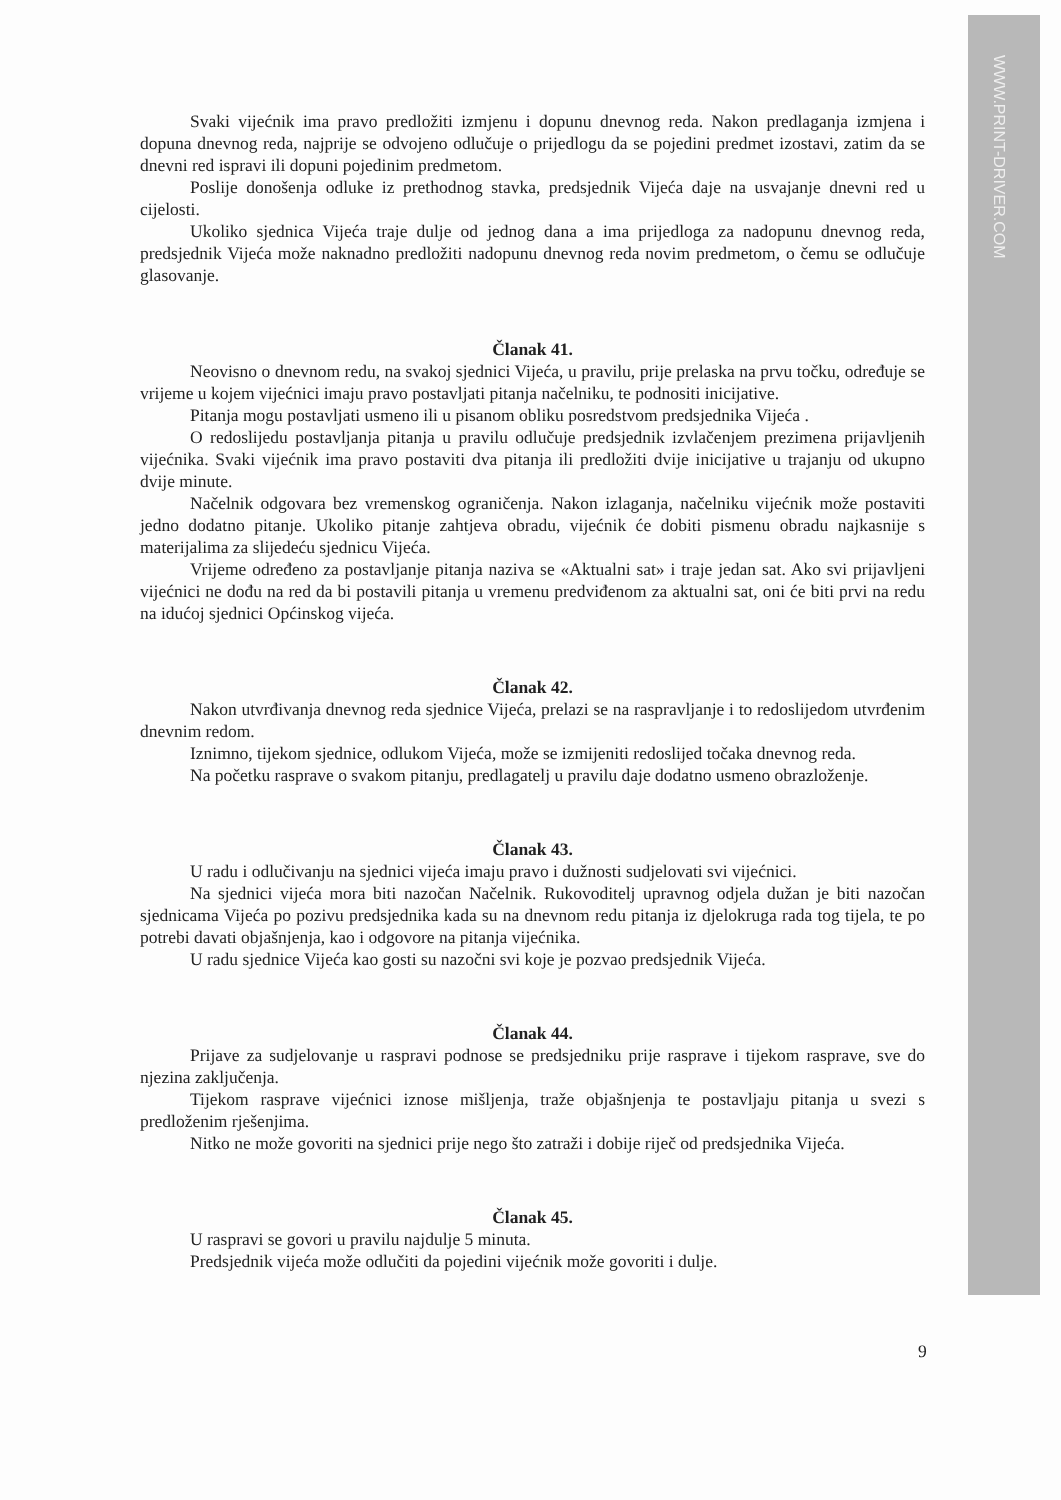WWW.PRINT-DRIVER.COM
Svaki vijećnik ima pravo predložiti izmjenu i dopunu dnevnog reda. Nakon predlaganja izmjena i dopuna dnevnog reda, najprije se odvojeno odlučuje o prijedlogu da se pojedini predmet izostavi, zatim da se dnevni red ispravi ili dopuni pojedinim predmetom.
Poslije donošenja odluke iz prethodnog stavka, predsjednik Vijeća daje na usvajanje dnevni red u cijelosti.
Ukoliko sjednica Vijeća traje dulje od jednog dana a ima prijedloga za nadopunu dnevnog reda, predsjednik Vijeća može naknadno predložiti nadopunu dnevnog reda novim predmetom, o čemu se odlučuje glasovanje.
Članak 41.
Neovisno o dnevnom redu, na svakoj sjednici Vijeća, u pravilu, prije prelaska na prvu točku, određuje se vrijeme u kojem vijećnici imaju pravo postavljati pitanja načelniku, te podnositi inicijative.
Pitanja mogu postavljati usmeno ili u pisanom obliku posredstvom predsjednika Vijeća .
O redoslijedu postavljanja pitanja u pravilu odlučuje predsjednik izvlačenjem prezimena prijavljenih vijećnika. Svaki vijećnik ima pravo postaviti dva pitanja ili predložiti dvije inicijative u trajanju od ukupno dvije minute.
Načelnik odgovara bez vremenskog ograničenja. Nakon izlaganja, načelniku vijećnik može postaviti jedno dodatno pitanje. Ukoliko pitanje zahtjeva obradu, vijećnik će dobiti pismenu obradu najkasnije s materijalima za slijedeću sjednicu Vijeća.
Vrijeme određeno za postavljanje pitanja naziva se «Aktualni sat» i traje jedan sat. Ako svi prijavljeni vijećnici ne dođu na red da bi postavili pitanja u vremenu predviđenom za aktualni sat, oni će biti prvi na redu na idućoj sjednici Općinskog vijeća.
Članak 42.
Nakon utvrđivanja dnevnog reda sjednice Vijeća, prelazi se na raspravljanje i to redoslijedom utvrđenim dnevnim redom.
Iznimno, tijekom sjednice, odlukom Vijeća, može se izmijeniti redoslijed točaka dnevnog reda.
Na početku rasprave o svakom pitanju, predlagatelj u pravilu daje dodatno usmeno obrazloženje.
Članak 43.
U radu i odlučivanju na sjednici vijeća imaju pravo i dužnosti sudjelovati svi vijećnici.
Na sjednici vijeća mora biti nazočan Načelnik. Rukovoditelj upravnog odjela dužan je biti nazočan sjednicama Vijeća po pozivu predsjednika kada su na dnevnom redu pitanja iz djelokruga rada tog tijela, te po potrebi davati objašnjenja, kao i odgovore na pitanja vijećnika.
U radu sjednice Vijeća kao gosti su nazočni svi koje je pozvao predsjednik Vijeća.
Članak 44.
Prijave za sudjelovanje u raspravi podnose se predsjedniku prije rasprave i tijekom rasprave, sve do njezina zaključenja.
Tijekom rasprave vijećnici iznose mišljenja, traže objašnjenja te postavljaju pitanja u svezi s predloženim rješenjima.
Nitko ne može govoriti na sjednici prije nego što zatraži i dobije riječ od predsjednika Vijeća.
Članak 45.
U raspravi se govori u pravilu najdulje 5 minuta.
Predsjednik vijeća može odlučiti da pojedini vijećnik može govoriti i dulje.
9